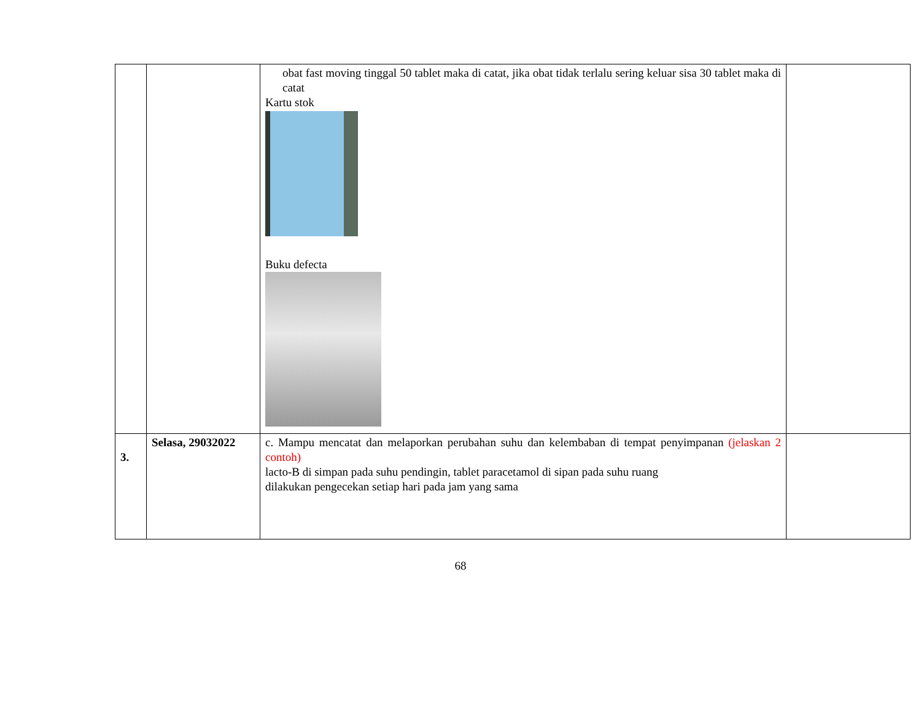| | | obat fast moving tinggal 50 tablet maka di catat, jika obat tidak terlalu sering keluar sisa 30 tablet maka di catat Kartu stok Buku defecta | |
| 3. | Selasa, 29032022 | c. Mampu mencatat dan melaporkan perubahan suhu dan kelembaban di tempat penyimpanan (jelaskan 2 contoh) lacto-B di simpan pada suhu pendingin, tablet paracetamol di sipan pada suhu ruang dilakukan pengecekan setiap hari pada jam yang sama | |
68